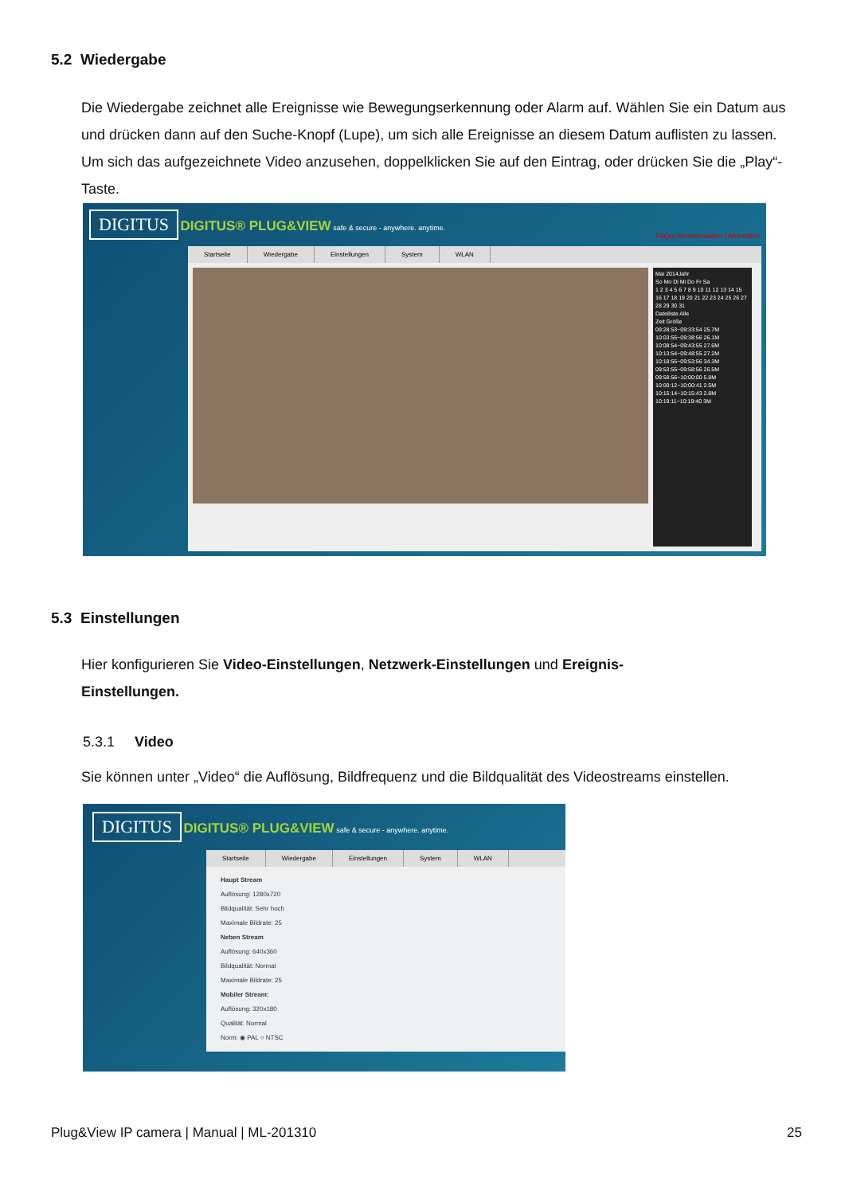5.2 Wiedergabe
Die Wiedergabe zeichnet alle Ereignisse wie Bewegungserkennung oder Alarm auf. Wählen Sie ein Datum aus und drücken dann auf den Suche-Knopf (Lupe), um sich alle Ereignisse an diesem Datum auflisten zu lassen. Um sich das aufgezeichnete Video anzusehen, doppelklicken Sie auf den Eintrag, oder drücken Sie die „Play“-Taste.
DIGITUS DIGITUS® PLUG&VIEW safe & secure - anywhere. anytime. Player herunterladen | Abmelden
Startseite Wiedergabe Einstellungen System WLAN
Mai 2014Jahr
So Mo Di Mi Do Fr Sa
1 2 3 4 5 6 7 8 9 10 11 12 13 14 15 16 17 18 19 20 21 22 23 24 25 26 27 28 29 30 31
Dateiliste Alle
Zeit Größe
09:28:53~09:33:54 25.7M
10:03:55~09:38:56 26.1M
10:08:54~09:43:55 27.6M
10:13:54~09:48:55 27.2M
10:18:55~09:53:56 34.3M
09:53:55~09:58:56 26.5M
09:58:56~10:00:00 5.8M
10:00:12~10:00:41 2.5M
10:15:14~10:15:43 2.8M
10:19:11~10:19:40 3M
5.3 Einstellungen
Hier konfigurieren Sie Video-Einstellungen, Netzwerk-Einstellungen und Ereignis-Einstellungen.
5.3.1 Video
Sie können unter „Video“ die Auflösung, Bildfrequenz und die Bildqualität des Videostreams einstellen.
DIGITUS DIGITUS® PLUG&VIEW safe & secure - anywhere. anytime.
Startseite Wiedergabe Einstellungen System WLAN
Haupt Stream
Auflösung: 1280x720
Bildqualität: Sehr hoch
Maximale Bildrate: 25
Neben Stream
Auflösung: 640x360
Bildqualität: Normal
Maximale Bildrate: 25
Mobiler Stream:
Auflösung: 320x180
Qualität: Normal
Norm: ◉ PAL ○ NTSC
Plug&View IP camera | Manual | ML-201310 25